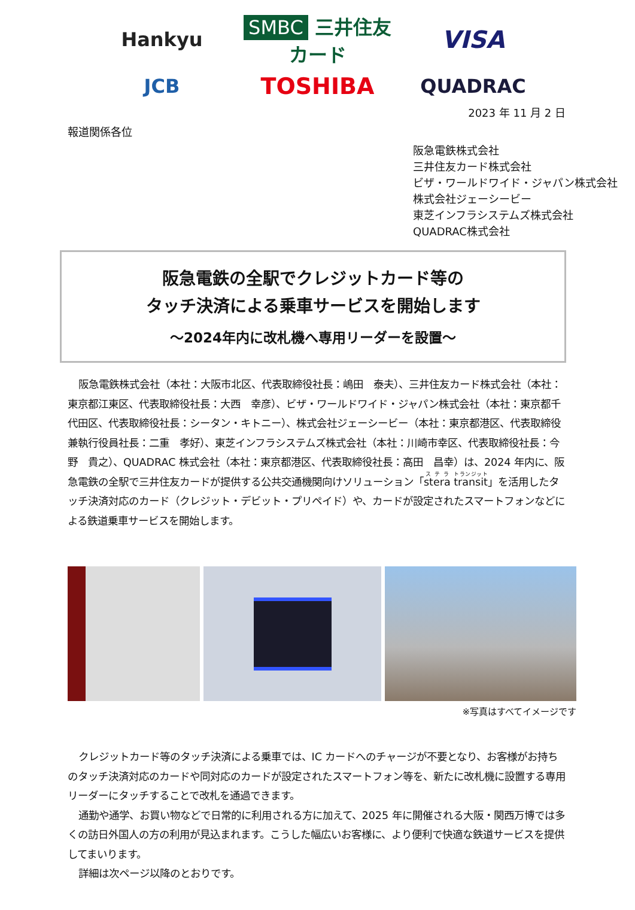Hankyu
SMBC 三井住友カード
VISA
JCB
TOSHIBA
QUADRAC
2023 年 11 月 2 日
報道関係各位
阪急電鉄株式会社
三井住友カード株式会社
ビザ・ワールドワイド・ジャパン株式会社
株式会社ジェーシービー
東芝インフラシステムズ株式会社
QUADRAC株式会社
阪急電鉄の全駅でクレジットカード等の
タッチ決済による乗車サービスを開始します
～2024年内に改札機へ専用リーダーを設置～
阪急電鉄株式会社（本社：大阪市北区、代表取締役社長：嶋田　泰夫）、三井住友カード株式会社（本社：東京都江東区、代表取締役社長：大西　幸彦）、ビザ・ワールドワイド・ジャパン株式会社（本社：東京都千代田区、代表取締役社長：シータン・キトニー）、株式会社ジェーシービー（本社：東京都港区、代表取締役兼執行役員社長：二重　孝好）、東芝インフラシステムズ株式会社（本社：川崎市幸区、代表取締役社長：今野　貴之）、QUADRAC 株式会社（本社：東京都港区、代表取締役社長：高田　昌幸）は、2024 年内に、阪急電鉄の全駅で三井住友カードが提供する公共交通機関向けソリューション「stera transit」を活用したタッチ決済対応のカード（クレジット・デビット・プリペイド）や、カードが設定されたスマートフォンなどによる鉄道乗車サービスを開始します。
※写真はすべてイメージです
クレジットカード等のタッチ決済による乗車では、IC カードへのチャージが不要となり、お客様がお持ちのタッチ決済対応のカードや同対応のカードが設定されたスマートフォン等を、新たに改札機に設置する専用リーダーにタッチすることで改札を通過できます。
通勤や通学、お買い物などで日常的に利用される方に加えて、2025 年に開催される大阪・関西万博では多くの訪日外国人の方の利用が見込まれます。こうした幅広いお客様に、より便利で快適な鉄道サービスを提供してまいります。
詳細は次ページ以降のとおりです。